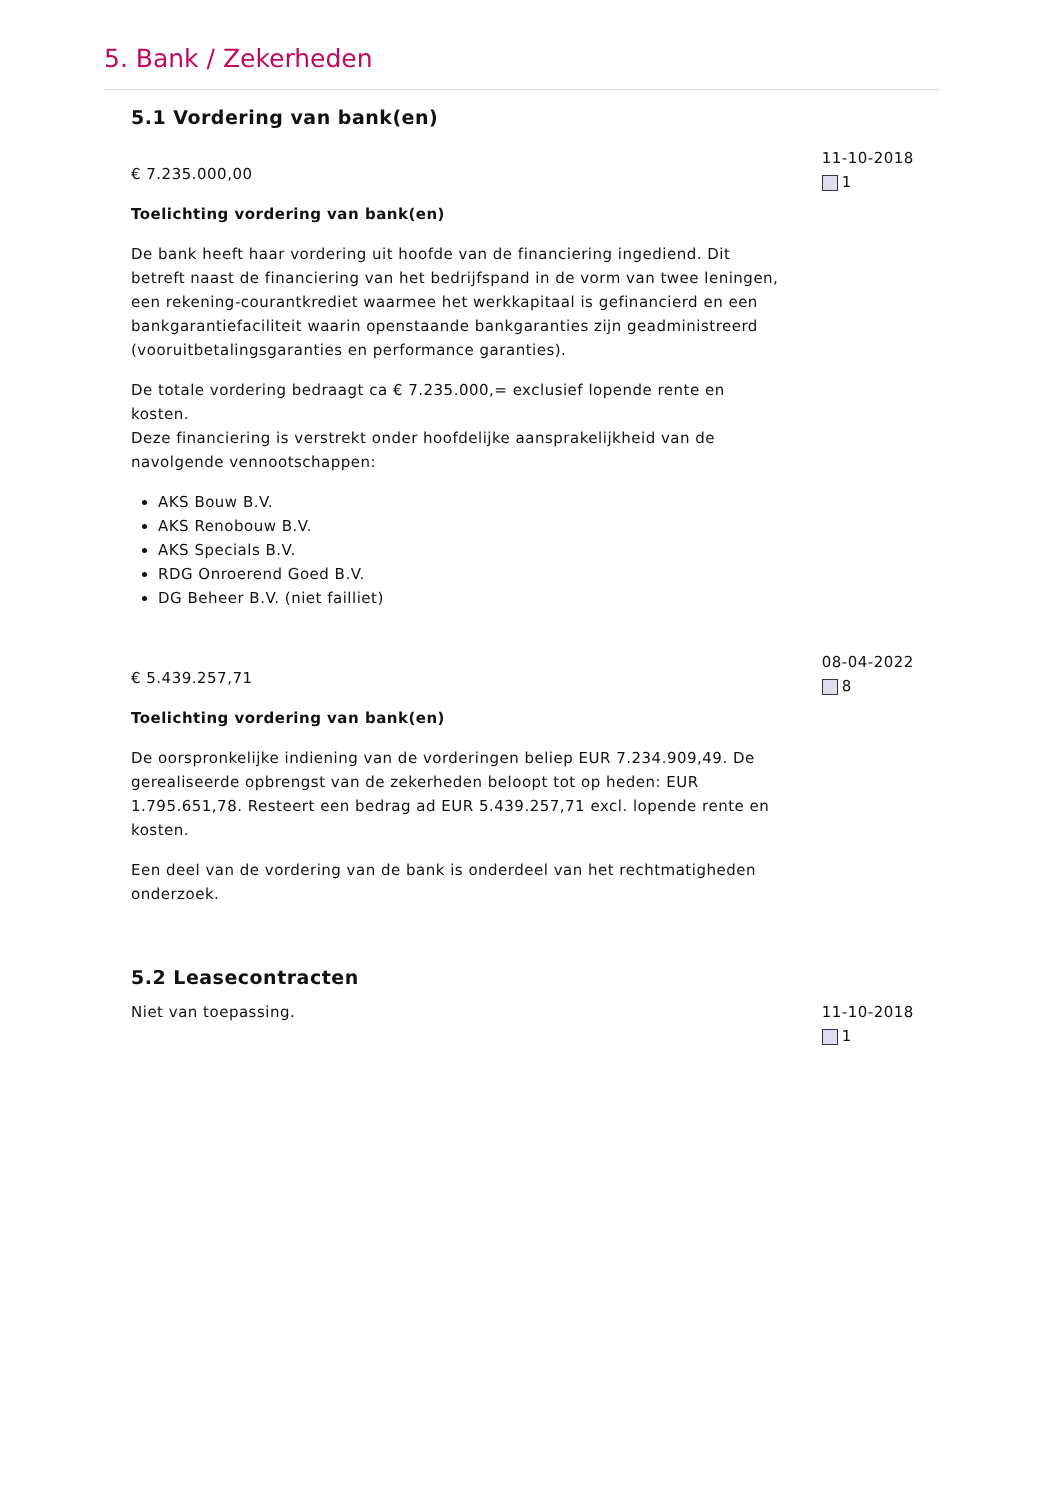5. Bank / Zekerheden
5.1 Vordering van bank(en)
€ 7.235.000,00
Toelichting vordering van bank(en)
De bank heeft haar vordering uit hoofde van de financiering ingediend. Dit betreft naast de financiering van het bedrijfspand in de vorm van twee leningen, een rekening-courantkrediet waarmee het werkkapitaal is gefinancierd en een bankgarantiefaciliteit waarin openstaande bankgaranties zijn geadministreerd (vooruitbetalingsgaranties en performance garanties).
De totale vordering bedraagt ca € 7.235.000,= exclusief lopende rente en kosten.
Deze financiering is verstrekt onder hoofdelijke aansprakelijkheid van de navolgende vennootschappen:
AKS Bouw B.V.
AKS Renobouw B.V.
AKS Specials B.V.
RDG Onroerend Goed B.V.
DG Beheer B.V. (niet failliet)
11-10-2018
1
€ 5.439.257,71
Toelichting vordering van bank(en)
De oorspronkelijke indiening van de vorderingen beliep EUR 7.234.909,49. De gerealiseerde opbrengst van de zekerheden beloopt tot op heden: EUR 1.795.651,78. Resteert een bedrag ad EUR 5.439.257,71 excl. lopende rente en kosten.
Een deel van de vordering van de bank is onderdeel van het rechtmatigheden onderzoek.
08-04-2022
8
5.2 Leasecontracten
Niet van toepassing. 11-10-2018
1